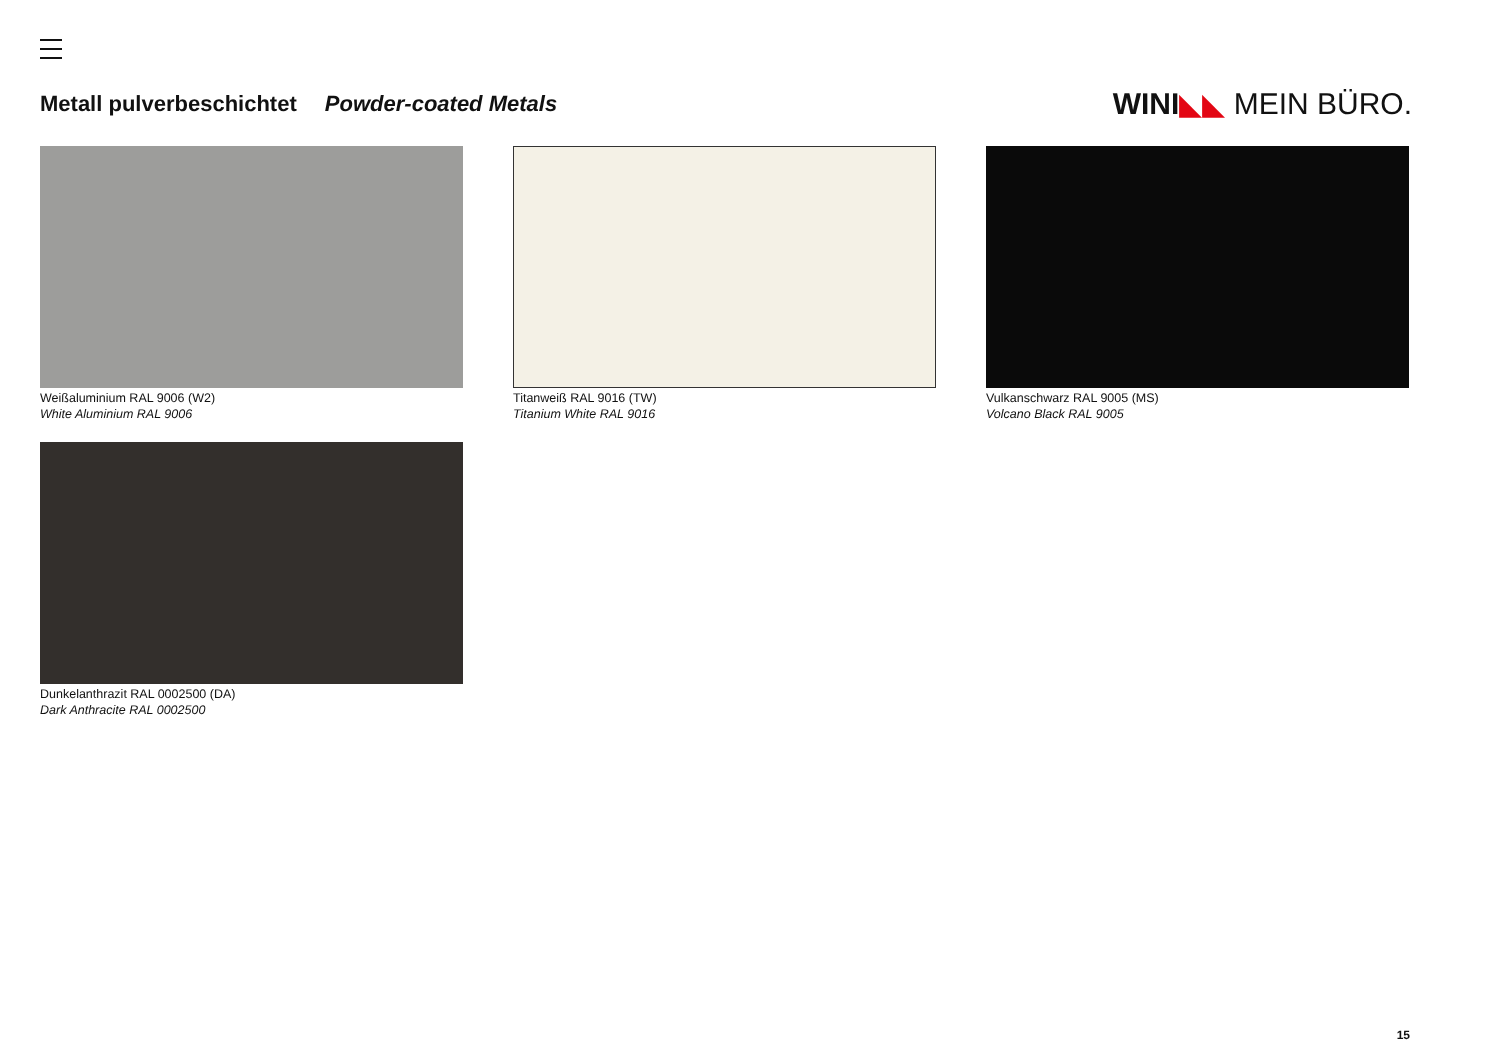Metall pulverbeschichtet Powder-coated Metals
WINI◣◣ MEIN BÜRO.
Weißaluminium RAL 9006 (W2)
White Aluminium RAL 9006
Titanweiß RAL 9016 (TW)
Titanium White RAL 9016
Vulkanschwarz RAL 9005 (MS)
Volcano Black RAL 9005
Dunkelanthrazit RAL 0002500 (DA)
Dark Anthracite RAL 0002500
15